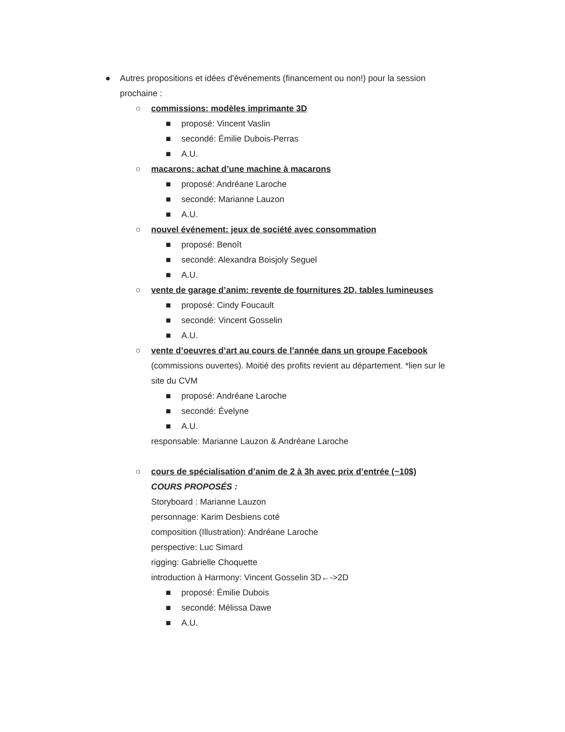● Autres propositions et idées d'événements (financement ou non!) pour la session
prochaine :
○ commissions: modèles imprimante 3D
■ proposé: Vincent Vaslin
■ secondé: Émilie Dubois-Perras
■ A.U.
○ macarons: achat d’une machine à macarons
■ proposé: Andréane Laroche
■ secondé: Marianne Lauzon
■ A.U.
○ nouvel événement: jeux de société avec consommation
■ proposé: Benoît
■ secondé: Alexandra Boisjoly Seguel
■ A.U.
○ vente de garage d’anim: revente de fournitures 2D, tables lumineuses
■ proposé: Cindy Foucault
■ secondé: Vincent Gosselin
■ A.U.
○ vente d’oeuvres d’art au cours de l’année dans un groupe Facebook
(commissions ouvertes). Moitié des profits revient au département. *lien sur le
site du CVM
■ proposé: Andréane Laroche
■ secondé: Évelyne
■ A.U.
responsable: Marianne Lauzon & Andréane Laroche
○ cours de spécialisation d’anim de 2 à 3h avec prix d’entrée (~10$)
COURS PROPOSÉS :
Storyboard : Marianne Lauzon
personnage: Karim Desbiens coté
composition (Illustration): Andréane Laroche
perspective: Luc Simard
rigging: Gabrielle Choquette
introduction à Harmony: Vincent Gosselin 3D←->2D
■ proposé: Émilie Dubois
■ secondé: Mélissa Dawe
■ A.U.